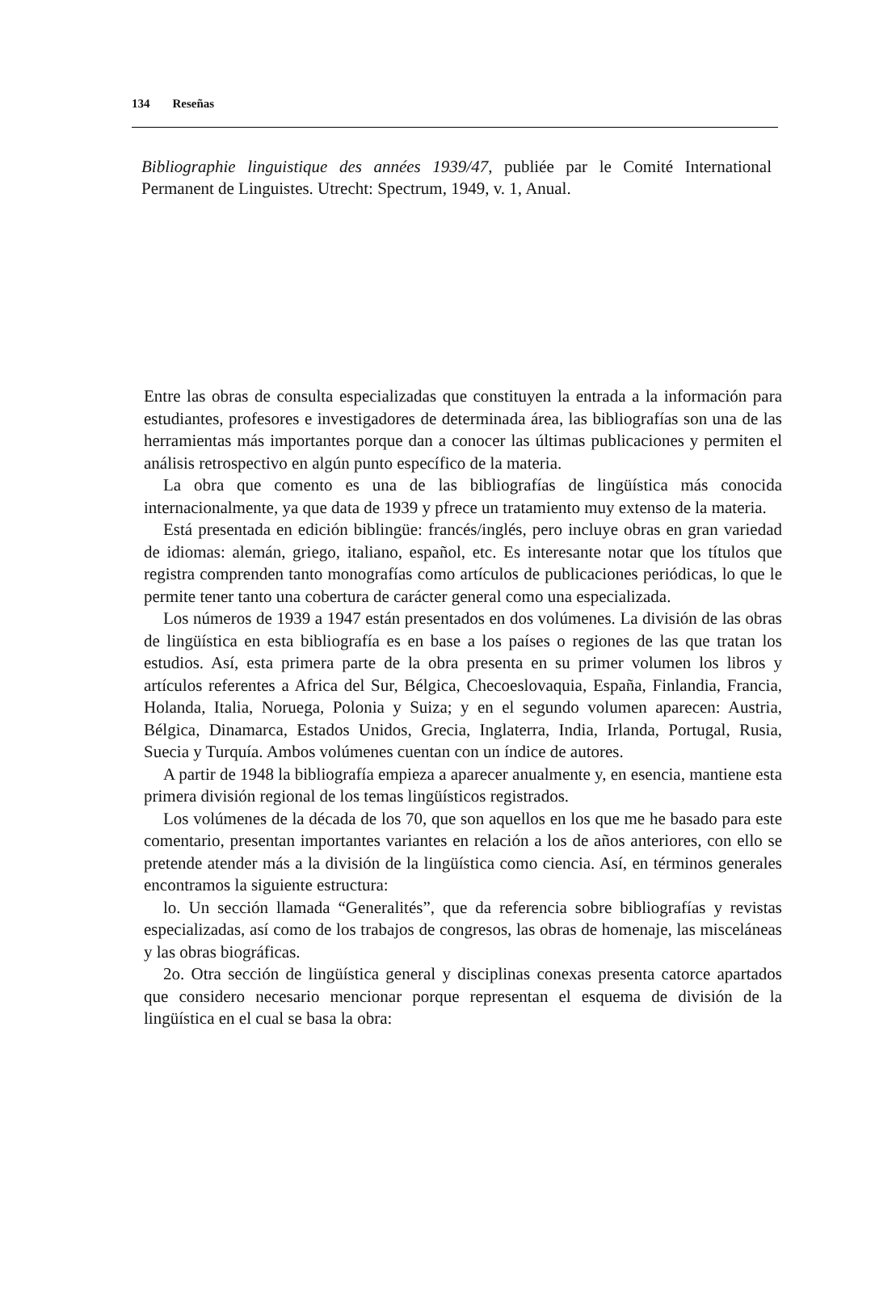134 Reseñas
Bibliographie linguistique des années 1939/47, publiée par le Comité International Permanent de Linguistes. Utrecht: Spectrum, 1949, v. 1, Anual.
Entre las obras de consulta especializadas que constituyen la entrada a la información para estudiantes, profesores e investigadores de determinada área, las bibliografías son una de las herramientas más importantes porque dan a conocer las últimas publicaciones y permiten el análisis retrospectivo en algún punto específico de la materia.
La obra que comento es una de las bibliografías de lingüística más conocida internacionalmente, ya que data de 1939 y pfrece un tratamiento muy extenso de la materia.
Está presentada en edición biblingüe: francés/inglés, pero incluye obras en gran variedad de idiomas: alemán, griego, italiano, español, etc. Es interesante notar que los títulos que registra comprenden tanto monografías como artículos de publicaciones periódicas, lo que le permite tener tanto una cobertura de carácter general como una especializada.
Los números de 1939 a 1947 están presentados en dos volúmenes. La división de las obras de lingüística en esta bibliografía es en base a los países o regiones de las que tratan los estudios. Así, esta primera parte de la obra presenta en su primer volumen los libros y artículos referentes a Africa del Sur, Bélgica, Checoeslovaquia, España, Finlandia, Francia, Holanda, Italia, Noruega, Polonia y Suiza; y en el segundo volumen aparecen: Austria, Bélgica, Dinamarca, Estados Unidos, Grecia, Inglaterra, India, Irlanda, Portugal, Rusia, Suecia y Turquía. Ambos volúmenes cuentan con un índice de autores.
A partir de 1948 la bibliografía empieza a aparecer anualmente y, en esencia, mantiene esta primera división regional de los temas lingüísticos registrados.
Los volúmenes de la década de los 70, que son aquellos en los que me he basado para este comentario, presentan importantes variantes en relación a los de años anteriores, con ello se pretende atender más a la división de la lingüística como ciencia. Así, en términos generales encontramos la siguiente estructura:
lo. Un sección llamada “Generalités”, que da referencia sobre bibliografías y revistas especializadas, así como de los trabajos de congresos, las obras de homenaje, las misceláneas y las obras biográficas.
2o. Otra sección de lingüística general y disciplinas conexas presenta catorce apartados que considero necesario mencionar porque representan el esquema de división de la lingüística en el cual se basa la obra: